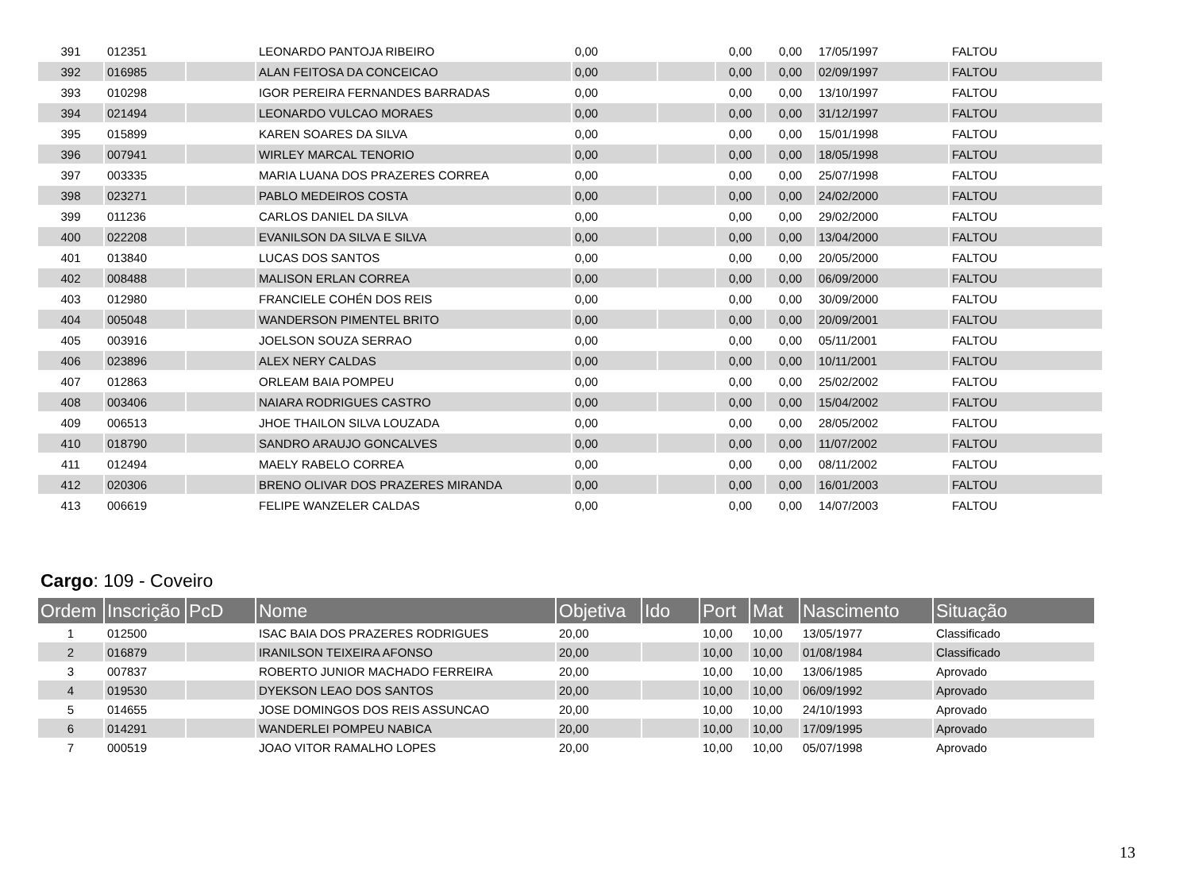| 391 | 012351 | | LEONARDO PANTOJA RIBEIRO | 0,00 | | 0,00 | 0,00 | 17/05/1997 | FALTOU |
| 392 | 016985 | | ALAN FEITOSA DA CONCEICAO | 0,00 | | 0,00 | 0,00 | 02/09/1997 | FALTOU |
| 393 | 010298 | | IGOR PEREIRA FERNANDES BARRADAS | 0,00 | | 0,00 | 0,00 | 13/10/1997 | FALTOU |
| 394 | 021494 | | LEONARDO VULCAO MORAES | 0,00 | | 0,00 | 0,00 | 31/12/1997 | FALTOU |
| 395 | 015899 | | KAREN SOARES DA SILVA | 0,00 | | 0,00 | 0,00 | 15/01/1998 | FALTOU |
| 396 | 007941 | | WIRLEY MARCAL TENORIO | 0,00 | | 0,00 | 0,00 | 18/05/1998 | FALTOU |
| 397 | 003335 | | MARIA LUANA DOS PRAZERES CORREA | 0,00 | | 0,00 | 0,00 | 25/07/1998 | FALTOU |
| 398 | 023271 | | PABLO MEDEIROS COSTA | 0,00 | | 0,00 | 0,00 | 24/02/2000 | FALTOU |
| 399 | 011236 | | CARLOS DANIEL DA SILVA | 0,00 | | 0,00 | 0,00 | 29/02/2000 | FALTOU |
| 400 | 022208 | | EVANILSON DA SILVA E SILVA | 0,00 | | 0,00 | 0,00 | 13/04/2000 | FALTOU |
| 401 | 013840 | | LUCAS DOS SANTOS | 0,00 | | 0,00 | 0,00 | 20/05/2000 | FALTOU |
| 402 | 008488 | | MALISON ERLAN CORREA | 0,00 | | 0,00 | 0,00 | 06/09/2000 | FALTOU |
| 403 | 012980 | | FRANCIELE COHÉN DOS REIS | 0,00 | | 0,00 | 0,00 | 30/09/2000 | FALTOU |
| 404 | 005048 | | WANDERSON PIMENTEL BRITO | 0,00 | | 0,00 | 0,00 | 20/09/2001 | FALTOU |
| 405 | 003916 | | JOELSON SOUZA SERRAO | 0,00 | | 0,00 | 0,00 | 05/11/2001 | FALTOU |
| 406 | 023896 | | ALEX NERY CALDAS | 0,00 | | 0,00 | 0,00 | 10/11/2001 | FALTOU |
| 407 | 012863 | | ORLEAM BAIA POMPEU | 0,00 | | 0,00 | 0,00 | 25/02/2002 | FALTOU |
| 408 | 003406 | | NAIARA RODRIGUES CASTRO | 0,00 | | 0,00 | 0,00 | 15/04/2002 | FALTOU |
| 409 | 006513 | | JHOE THAILON SILVA LOUZADA | 0,00 | | 0,00 | 0,00 | 28/05/2002 | FALTOU |
| 410 | 018790 | | SANDRO ARAUJO GONCALVES | 0,00 | | 0,00 | 0,00 | 11/07/2002 | FALTOU |
| 411 | 012494 | | MAELY RABELO CORREA | 0,00 | | 0,00 | 0,00 | 08/11/2002 | FALTOU |
| 412 | 020306 | | BRENO OLIVAR DOS PRAZERES MIRANDA | 0,00 | | 0,00 | 0,00 | 16/01/2003 | FALTOU |
| 413 | 006619 | | FELIPE WANZELER CALDAS | 0,00 | | 0,00 | 0,00 | 14/07/2003 | FALTOU |
Cargo: 109 - Coveiro
| Ordem | Inscrição | PcD | Nome | Objetiva | Ido | Port | Mat | Nascimento | Situação |
| 1 | 012500 | | ISAC BAIA DOS PRAZERES RODRIGUES | 20,00 | | 10,00 | 10,00 | 13/05/1977 | Classificado |
| 2 | 016879 | | IRANILSON TEIXEIRA AFONSO | 20,00 | | 10,00 | 10,00 | 01/08/1984 | Classificado |
| 3 | 007837 | | ROBERTO JUNIOR MACHADO FERREIRA | 20,00 | | 10,00 | 10,00 | 13/06/1985 | Aprovado |
| 4 | 019530 | | DYEKSON LEAO DOS SANTOS | 20,00 | | 10,00 | 10,00 | 06/09/1992 | Aprovado |
| 5 | 014655 | | JOSE DOMINGOS DOS REIS ASSUNCAO | 20,00 | | 10,00 | 10,00 | 24/10/1993 | Aprovado |
| 6 | 014291 | | WANDERLEI POMPEU NABICA | 20,00 | | 10,00 | 10,00 | 17/09/1995 | Aprovado |
| 7 | 000519 | | JOAO VITOR RAMALHO LOPES | 20,00 | | 10,00 | 10,00 | 05/07/1998 | Aprovado |
13